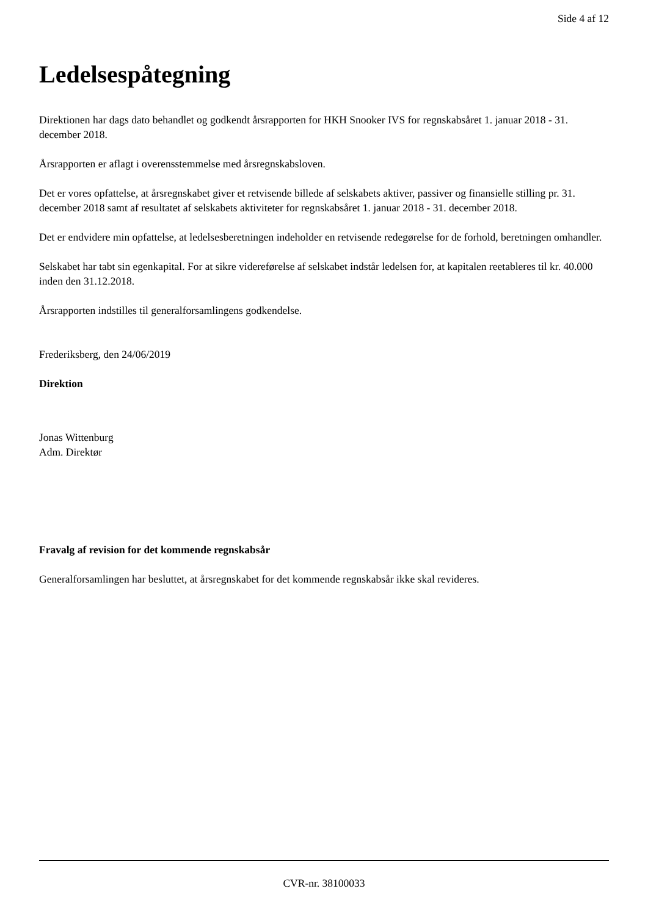Side 4 af 12
Ledelsespåtegning
Direktionen har dags dato behandlet og godkendt årsrapporten for HKH Snooker IVS for regnskabsåret 1. januar 2018 - 31. december 2018.
Årsrapporten er aflagt i overensstemmelse med årsregnskabsloven.
Det er vores opfattelse, at årsregnskabet giver et retvisende billede af selskabets aktiver, passiver og finansielle stilling pr. 31. december 2018 samt af resultatet af selskabets aktiviteter for regnskabsåret 1. januar 2018 - 31. december 2018.
Det er endvidere min opfattelse, at ledelsesberetningen indeholder en retvisende redegørelse for de forhold, beretningen omhandler.
Selskabet har tabt sin egenkapital. For at sikre videreførelse af selskabet indstår ledelsen for, at kapitalen reetableres til kr. 40.000 inden den 31.12.2018.
Årsrapporten indstilles til generalforsamlingens godkendelse.
Frederiksberg, den 24/06/2019
Direktion
Jonas Wittenburg
Adm. Direktør
Fravalg af revision for det kommende regnskabsår
Generalforsamlingen har besluttet, at årsregnskabet for det kommende regnskabsår ikke skal revideres.
CVR-nr. 38100033